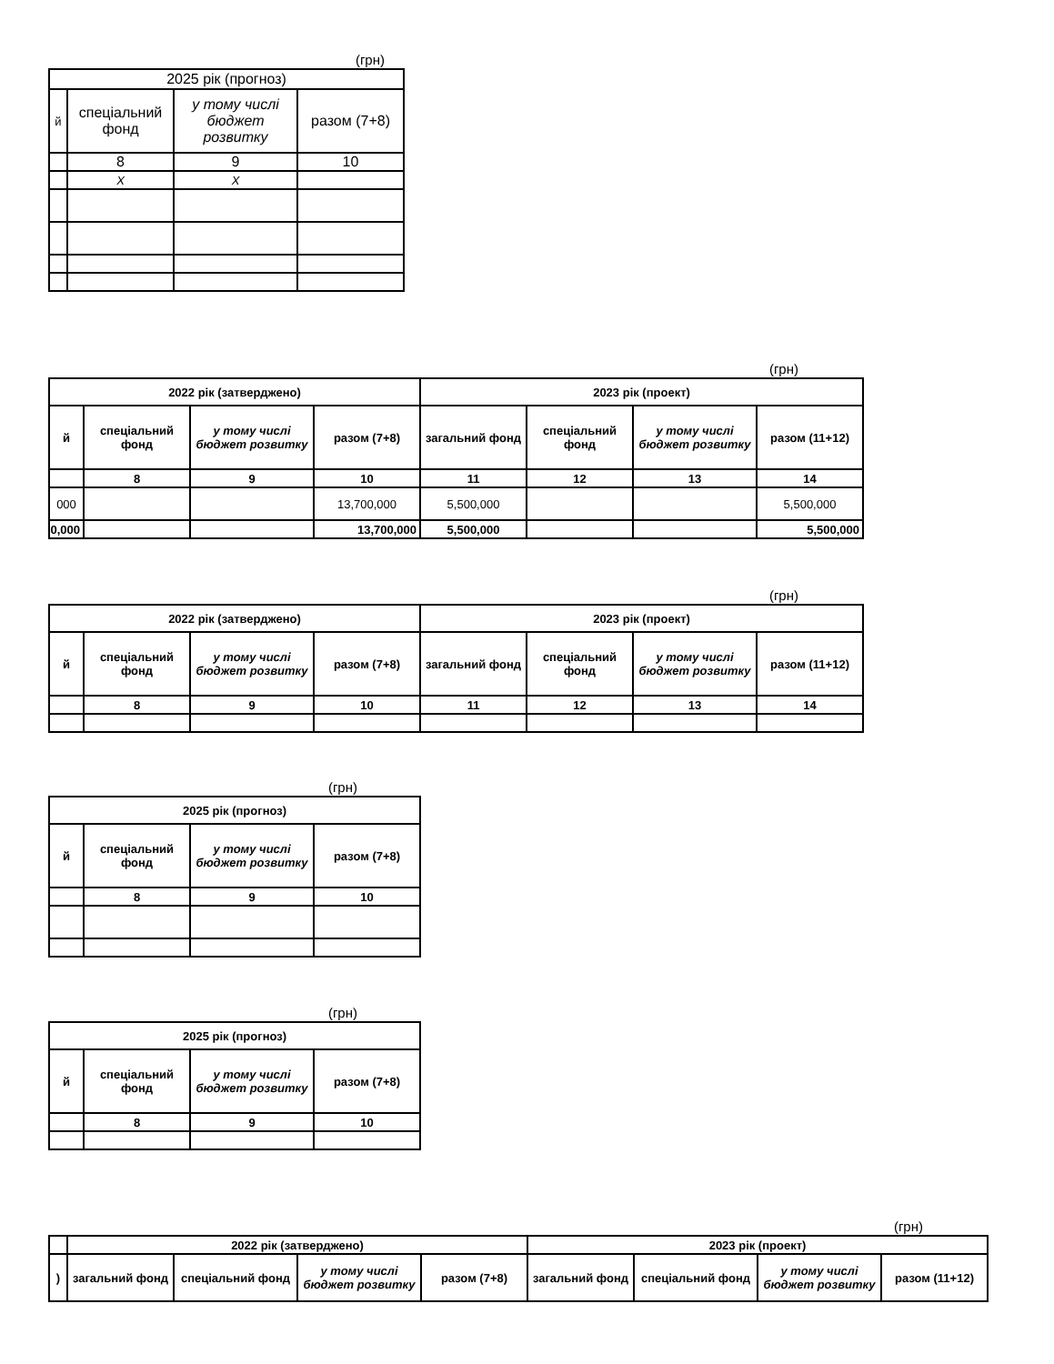(грн)
| 2025 рік (прогноз) | | | |
| й | спеціальний фонд | у тому числі бюджет розвитку | разом (7+8) |
| | 8 | 9 | 10 |
| | X | X | |
(грн)
| 2022 рік (затверджено) | | | | 2023 рік (проект) | | | |
| й | спеціальний фонд | у тому числі бюджет розвитку | разом (7+8) | загальний фонд | спеціальний фонд | у тому числі бюджет розвитку | разом (11+12) |
| | 8 | 9 | 10 | 11 | 12 | 13 | 14 |
| 000 | | | 13,700,000 | 5,500,000 | | | 5,500,000 |
| 0,000 | | | 13,700,000 | 5,500,000 | | | 5,500,000 |
(грн)
| 2022 рік (затверджено) | | | | 2023 рік (проект) | | | |
| й | спеціальний фонд | у тому числі бюджет розвитку | разом (7+8) | загальний фонд | спеціальний фонд | у тому числі бюджет розвитку | разом (11+12) |
| | 8 | 9 | 10 | 11 | 12 | 13 | 14 |
(грн)
| 2025 рік (прогноз) | | | |
| й | спеціальний фонд | у тому числі бюджет розвитку | разом (7+8) |
| | 8 | 9 | 10 |
(грн)
| 2025 рік (прогноз) | | | |
| й | спеціальний фонд | у тому числі бюджет розвитку | разом (7+8) |
| | 8 | 9 | 10 |
(грн)
| | 2022 рік (затверджено) | | | | 2023 рік (проект) | | | |
| ) | загальний фонд | спеціальний фонд | у тому числі бюджет розвитку | разом (7+8) | загальний фонд | спеціальний фонд | у тому числі бюджет розвитку | разом (11+12) |